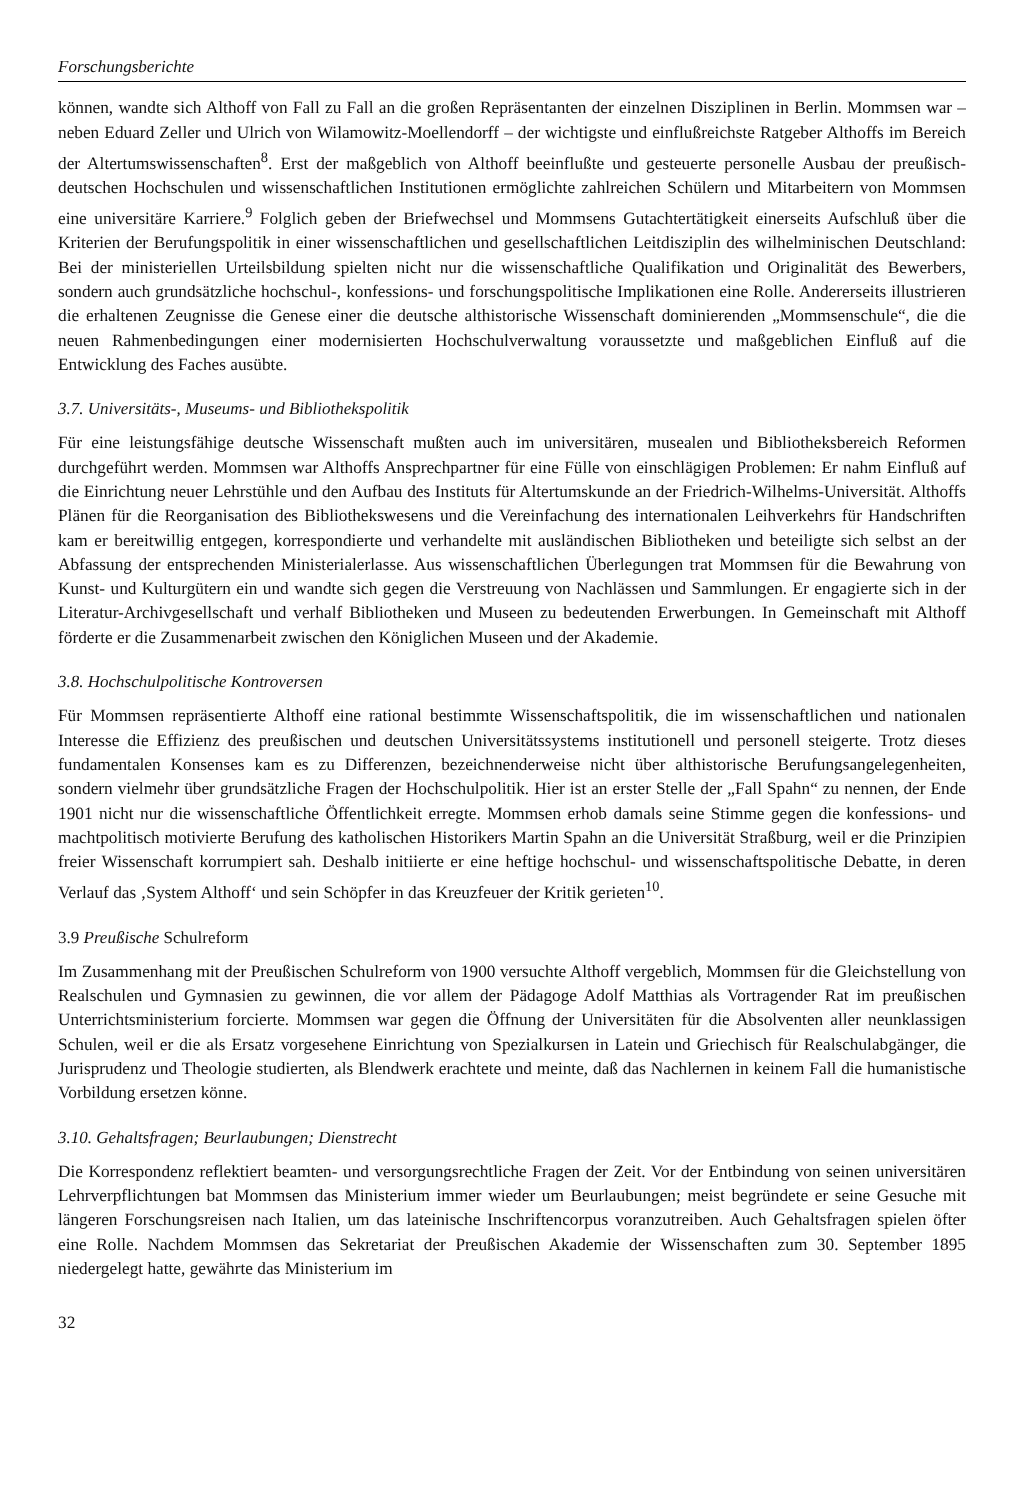Forschungsberichte
können, wandte sich Althoff von Fall zu Fall an die großen Repräsentanten der einzelnen Disziplinen in Berlin. Mommsen war – neben Eduard Zeller und Ulrich von Wilamowitz-Moellendorff – der wichtigste und einflußreichste Ratgeber Althoffs im Bereich der Altertumswissenschaften<sup>8</sup>. Erst der maßgeblich von Althoff beeinflußte und gesteuerte personelle Ausbau der preußisch-deutschen Hochschulen und wissenschaftlichen Institutionen ermöglichte zahlreichen Schülern und Mitarbeitern von Mommsen eine universitäre Karriere.<sup>9</sup> Folglich geben der Briefwechsel und Mommsens Gutachtertätigkeit einerseits Aufschluß über die Kriterien der Berufungspolitik in einer wissenschaftlichen und gesellschaftlichen Leitdisziplin des wilhelminischen Deutschland: Bei der ministeriellen Urteilsbildung spielten nicht nur die wissenschaftliche Qualifikation und Originalität des Bewerbers, sondern auch grundsätzliche hochschul-, konfessions- und forschungspolitische Implikationen eine Rolle. Andererseits illustrieren die erhaltenen Zeugnisse die Genese einer die deutsche althistorische Wissenschaft dominierenden „Mommsenschule“, die die neuen Rahmenbedingungen einer modernisierten Hochschulverwaltung voraussetzte und maßgeblichen Einfluß auf die Entwicklung des Faches ausübte.
3.7. Universitäts-, Museums- und Bibliothekspolitik
Für eine leistungsfähige deutsche Wissenschaft mußten auch im universitären, musealen und Bibliotheksbereich Reformen durchgeführt werden. Mommsen war Althoffs Ansprechpartner für eine Fülle von einschlägigen Problemen: Er nahm Einfluß auf die Einrichtung neuer Lehrstühle und den Aufbau des Instituts für Altertumskunde an der Friedrich-Wilhelms-Universität. Althoffs Plänen für die Reorganisation des Bibliothekswesens und die Vereinfachung des internationalen Leihverkehrs für Handschriften kam er bereitwillig entgegen, korrespondierte und verhandelte mit ausländischen Bibliotheken und beteiligte sich selbst an der Abfassung der entsprechenden Ministerialerlasse. Aus wissenschaftlichen Überlegungen trat Mommsen für die Bewahrung von Kunst- und Kulturgütern ein und wandte sich gegen die Verstreuung von Nachlässen und Sammlungen. Er engagierte sich in der Literatur-Archivgesellschaft und verhalf Bibliotheken und Museen zu bedeutenden Erwerbungen. In Gemeinschaft mit Althoff förderte er die Zusammenarbeit zwischen den Königlichen Museen und der Akademie.
3.8. Hochschulpolitische Kontroversen
Für Mommsen repräsentierte Althoff eine rational bestimmte Wissenschaftspolitik, die im wissenschaftlichen und nationalen Interesse die Effizienz des preußischen und deutschen Universitätssystems institutionell und personell steigerte. Trotz dieses fundamentalen Konsenses kam es zu Differenzen, bezeichnenderweise nicht über althistorische Berufungsangelegenheiten, sondern vielmehr über grundsätzliche Fragen der Hochschulpolitik. Hier ist an erster Stelle der „Fall Spahn“ zu nennen, der Ende 1901 nicht nur die wissenschaftliche Öffentlichkeit erregte. Mommsen erhob damals seine Stimme gegen die konfessions- und machtpolitisch motivierte Berufung des katholischen Historikers Martin Spahn an die Universität Straßburg, weil er die Prinzipien freier Wissenschaft korrumpiert sah. Deshalb initiierte er eine heftige hochschul- und wissenschaftspolitische Debatte, in deren Verlauf das ‚System Althoff‘ und sein Schöpfer in das Kreuzfeuer der Kritik gerieten<sup>10</sup>.
3.9 Preußische Schulreform
Im Zusammenhang mit der Preußischen Schulreform von 1900 versuchte Althoff vergeblich, Mommsen für die Gleichstellung von Realschulen und Gymnasien zu gewinnen, die vor allem der Pädagoge Adolf Matthias als Vortragender Rat im preußischen Unterrichtsministerium forcierte. Mommsen war gegen die Öffnung der Universitäten für die Absolventen aller neunklassigen Schulen, weil er die als Ersatz vorgesehene Einrichtung von Spezialkursen in Latein und Griechisch für Realschulabgänger, die Jurisprudenz und Theologie studierten, als Blendwerk erachtete und meinte, daß das Nachlernen in keinem Fall die humanistische Vorbildung ersetzen könne.
3.10. Gehaltsfragen; Beurlaubungen; Dienstrecht
Die Korrespondenz reflektiert beamten- und versorgungsrechtliche Fragen der Zeit. Vor der Entbindung von seinen universitären Lehrverpflichtungen bat Mommsen das Ministerium immer wieder um Beurlaubungen; meist begründete er seine Gesuche mit längeren Forschungsreisen nach Italien, um das lateinische Inschriftencorpus voranzutreiben. Auch Gehaltsfragen spielen öfter eine Rolle. Nachdem Mommsen das Sekretariat der Preußischen Akademie der Wissenschaften zum 30. September 1895 niedergelegt hatte, gewährte das Ministerium im
32